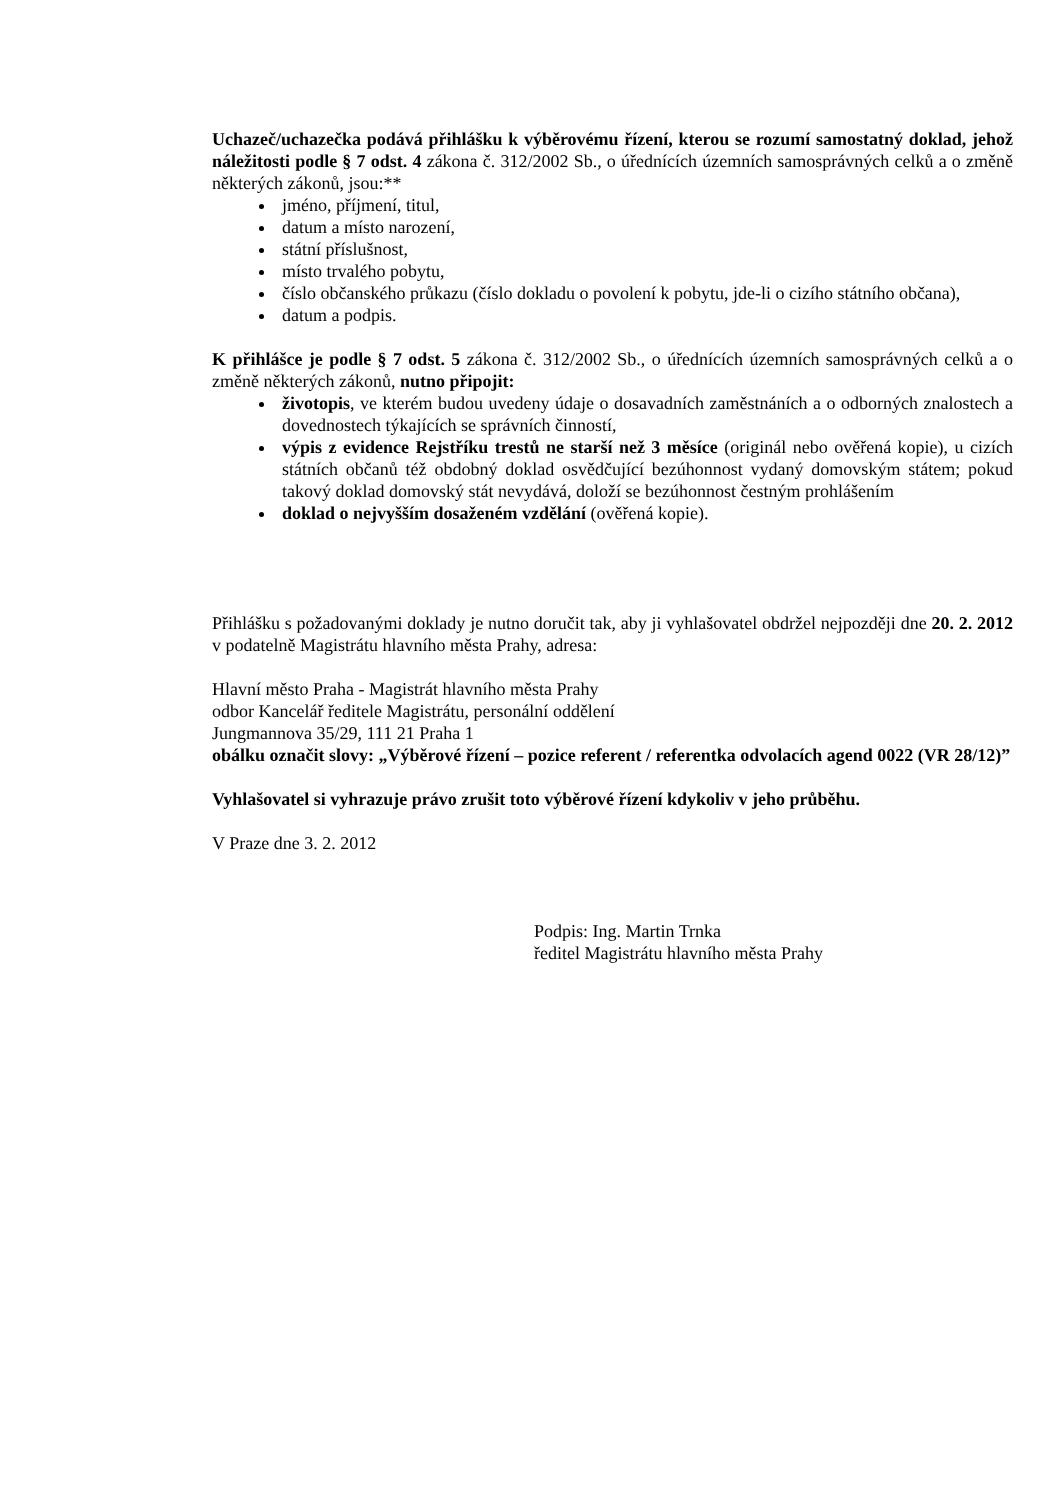Uchazeč/uchazečka podává přihlášku k výběrovému řízení, kterou se rozumí samostatný doklad, jehož náležitosti podle § 7 odst. 4 zákona č. 312/2002 Sb., o úřednících územních samosprávných celků a o změně některých zákonů, jsou:**
jméno, příjmení, titul,
datum a místo narození,
státní příslušnost,
místo trvalého pobytu,
číslo občanského průkazu (číslo dokladu o povolení k pobytu, jde-li o cizího státního občana),
datum a podpis.
K přihlášce je podle § 7 odst. 5 zákona č. 312/2002 Sb., o úřednících územních samosprávných celků a o změně některých zákonů, nutno připojit:
životopis, ve kterém budou uvedeny údaje o dosavadních zaměstnáních a o odborných znalostech a dovednostech týkajících se správních činností,
výpis z evidence Rejstříku trestů ne starší než 3 měsíce (originál nebo ověřená kopie), u cizích státních občanů též obdobný doklad osvědčující bezúhonnost vydaný domovským státem; pokud takový doklad domovský stát nevydává, doloží se bezúhonnost čestným prohlášením
doklad o nejvyšším dosaženém vzdělání (ověřená kopie).
Přihlášku s požadovanými doklady je nutno doručit tak, aby ji vyhlašovatel obdržel nejpozději dne 20. 2. 2012 v podatelně Magistrátu hlavního města Prahy, adresa:
Hlavní město Praha - Magistrát hlavního města Prahy
odbor Kancelář ředitele Magistrátu, personální oddělení
Jungmannova 35/29, 111 21 Praha 1
obálku označit slovy: „Výběrové řízení – pozice referent / referentka odvolacích agend 0022 (VR 28/12)”
Vyhlašovatel si vyhrazuje právo zrušit toto výběrové řízení kdykoliv v jeho průběhu.
V Praze dne 3. 2. 2012
Podpis: Ing. Martin Trnka
ředitel Magistrátu hlavního města Prahy